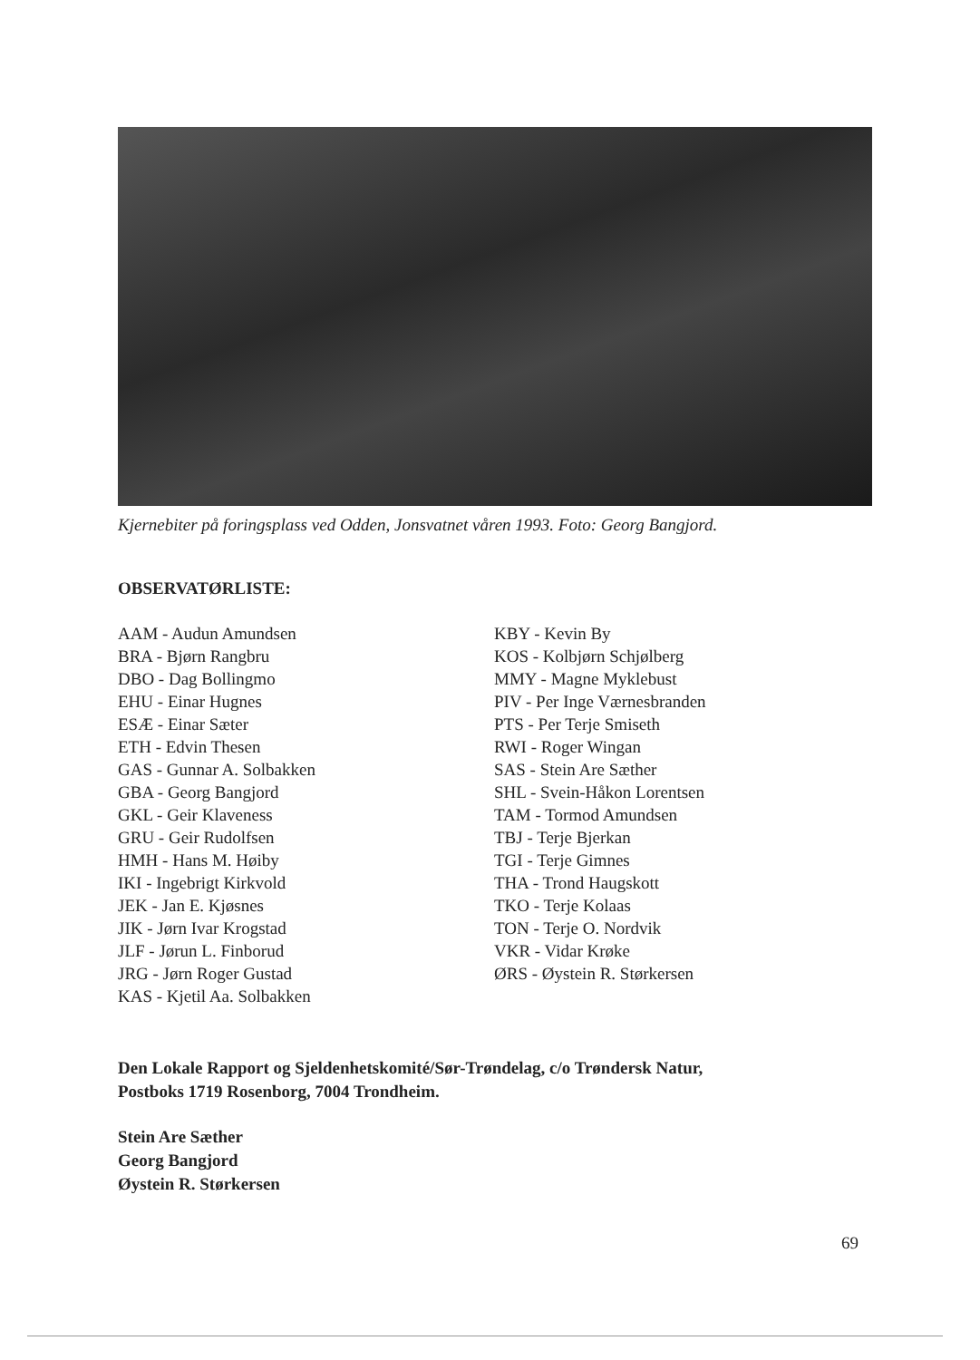Kjernebiter på foringsplass ved Odden, Jonsvatnet våren 1993. Foto: Georg Bangjord.
OBSERVATØRLISTE:
AAM - Audun Amundsen
BRA - Bjørn Rangbru
DBO - Dag Bollingmo
EHU - Einar Hugnes
ESÆ - Einar Sæter
ETH - Edvin Thesen
GAS - Gunnar A. Solbakken
GBA - Georg Bangjord
GKL - Geir Klaveness
GRU - Geir Rudolfsen
HMH - Hans M. Høiby
IKI - Ingebrigt Kirkvold
JEK - Jan E. Kjøsnes
JIK - Jørn Ivar Krogstad
JLF - Jørun L. Finborud
JRG - Jørn Roger Gustad
KAS - Kjetil Aa. Solbakken
KBY - Kevin By
KOS - Kolbjørn Schjølberg
MMY - Magne Myklebust
PIV - Per Inge Værnesbranden
PTS - Per Terje Smiseth
RWI - Roger Wingan
SAS - Stein Are Sæther
SHL - Svein-Håkon Lorentsen
TAM - Tormod Amundsen
TBJ - Terje Bjerkan
TGI - Terje Gimnes
THA - Trond Haugskott
TKO - Terje Kolaas
TON - Terje O. Nordvik
VKR - Vidar Krøke
ØRS - Øystein R. Størkersen
Den Lokale Rapport og Sjeldenhetskomité/Sør-Trøndelag, c/o Trøndersk Natur,
Postboks 1719 Rosenborg, 7004 Trondheim.
Stein Are Sæther
Georg Bangjord
Øystein R. Størkersen
69